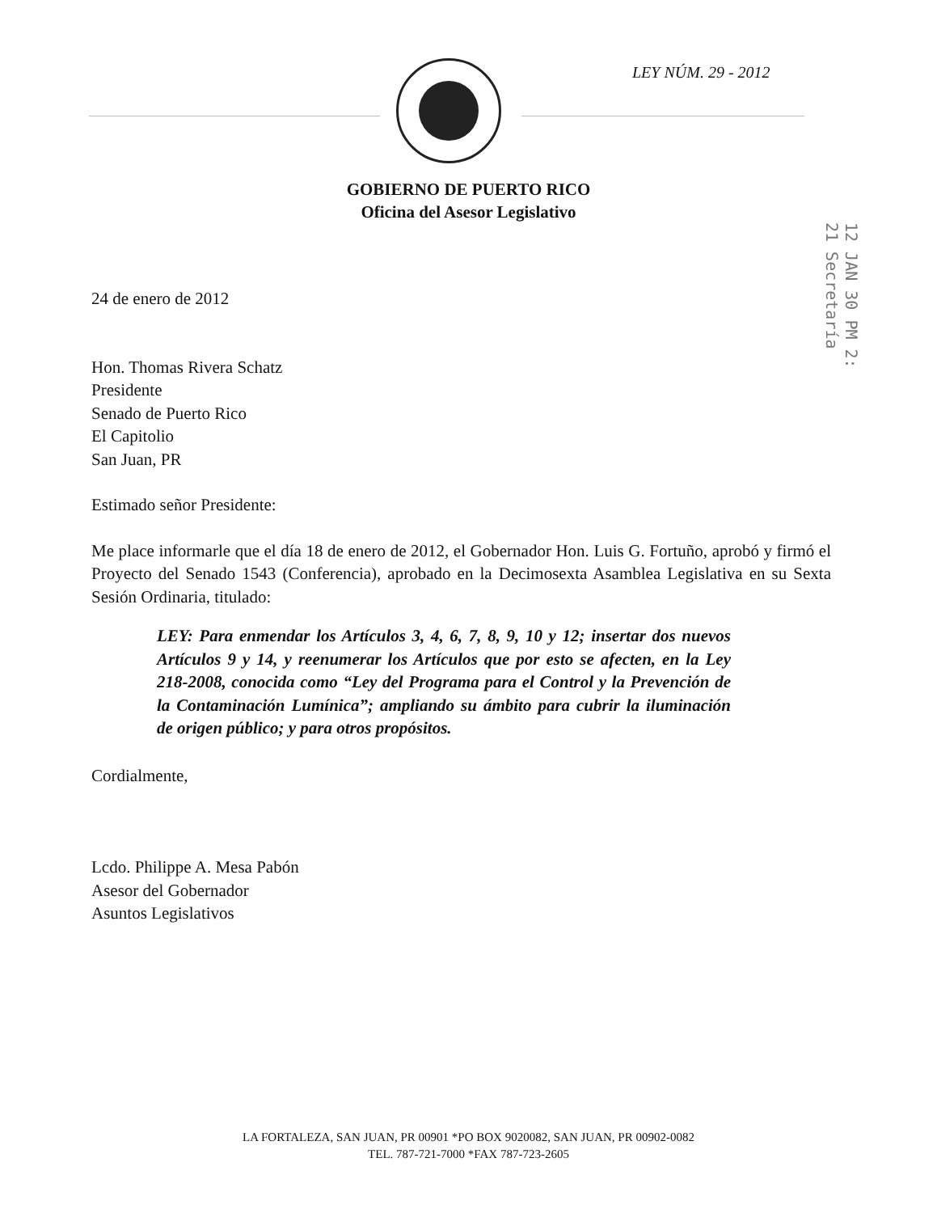LEY NÚM. 29 - 2012
GOBIERNO DE PUERTO RICO
Oficina del Asesor Legislativo
12 JAN 30 PM 2: 21 Secretaría
24 de enero de 2012
Hon. Thomas Rivera Schatz
Presidente
Senado de Puerto Rico
El Capitolio
San Juan, PR
Estimado señor Presidente:
Me place informarle que el día 18 de enero de 2012, el Gobernador Hon. Luis G. Fortuño, aprobó y firmó el Proyecto del Senado 1543 (Conferencia), aprobado en la Decimosexta Asamblea Legislativa en su Sexta Sesión Ordinaria, titulado:
LEY: Para enmendar los Artículos 3, 4, 6, 7, 8, 9, 10 y 12; insertar dos nuevos Artículos 9 y 14, y reenumerar los Artículos que por esto se afecten, en la Ley 218-2008, conocida como “Ley del Programa para el Control y la Prevención de la Contaminación Lumínica”; ampliando su ámbito para cubrir la iluminación de origen público; y para otros propósitos.
Cordialmente,
Lcdo. Philippe A. Mesa Pabón
Asesor del Gobernador
Asuntos Legislativos
LA FORTALEZA, SAN JUAN, PR 00901 *PO BOX 9020082, SAN JUAN, PR 00902-0082
TEL. 787-721-7000 *FAX 787-723-2605